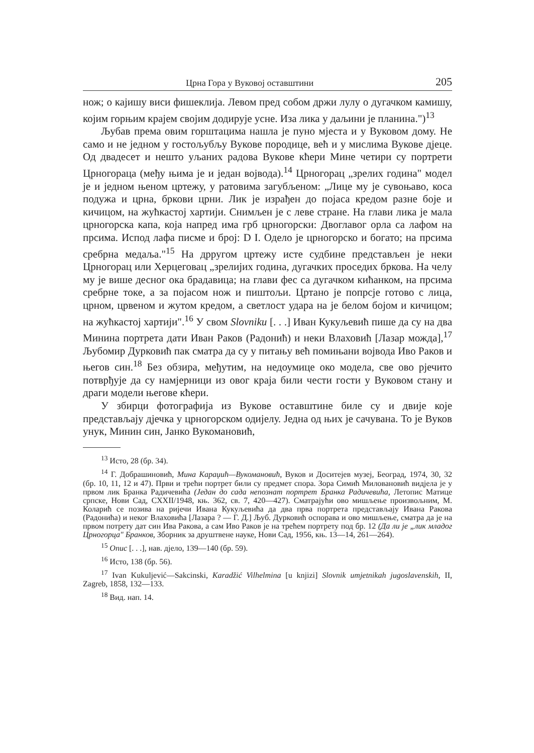Црна Гора у Вуковој оставштини 205
нож; о кајишу виси фишеклија. Левом пред собом држи лулу о дугачком камишу, којим горњим крајем својим додирује усне. Иза лика у даљини је планина.")<sup>13</sup>
Љубав према овим горштацима нашла је пуно мјеста и у Вуковом дому. Не само и не једном у гостољубљу Вукове породице, већ и у мислима Вукове дјеце. Од двадесет и нешто уљаних радова Вукове кћери Мине четири су портрети Црногораца (међу њима је и један војвода).<sup>14</sup> Црногорац „зрелих година" модел је и једном њеном цртежу, у ратовима загубљеном: „Лице му је сувоњаво, коса подужа и црна, бркови црни. Лик је израђен до појаса кредом разне боје и кичицом, на жућкастој хартији. Снимљен је с леве стране. На глави лика је мала црногорска капа, која напред има грб црногорски: Двоглавог орла са лафом на прсима. Испод лафа писме и број: D I. Одело је црногорско и богато; на прсима сребрна медаља."<sup>15</sup> На дрругом цртежу исте судбине представљен је неки Црногорац или Херцеговац „зрелијих година, дугачких проседих бркова. На челу му је више десног ока брадавица; на глави фес са дугачком кићанком, на прсима сребрне токе, а за појасом нож и пиштољи. Цртано је попрсје готово с лица, црном, црвеном и жутом кредом, а светлост удара на је белом бојом и кичицом; на жућкастој хартији".<sup>16</sup> У свом Slovniku [. . .] Иван Кукуљевић пише да су на два Минина портрета дати Иван Раков (Радонић) и неки Влаховић [Лазар можда],<sup>17</sup> Љубомир Дурковић пак сматра да су у питању већ помињани војвода Иво Раков и његов син.<sup>18</sup> Без обзира, међутим, на недоумице око модела, све ово рјечито потврђује да су намјерници из овог краја били чести гости у Вуковом стану и драги модели његове кћери.
У збирци фотографија из Вукове оставштине биле су и двије које представљају дјечка у црногорском одијелу. Једна од њих је сачувана. То је Вуков унук, Минин син, Јанко Вукомановић,
<sup>13</sup> Исто, 28 (бр. 34).
<sup>14</sup> Г. Добрашиновић, Мина Караџић—Вукомановић, Вуков и Доситејев музеј, Београд, 1974, 30, 32 (бр. 10, 11, 12 и 47). Први и трећи портрет били су предмет спора. Зора Симић Миловановић видјела је у првом лик Бранка Радичевића (Један до сада непознат портрет Бранка Радичевића, Летопис Матице српске, Нови Сад, CXXII/1948, књ. 362, св. 7, 420—427). Сматрајући ово мишљење произвољним, М. Коларић се позива на ријечи Ивана Кукуљевића да два прва портрета представљају Ивана Ракова (Радонића) и неког Влаховића [Лазара ? — Г. Д.] Љуб. Дурковић оспорава и ово мишљење, сматра да је на првом потрету дат син Ива Ракова, а сам Иво Раков је на трећем портрету под бр. 12 (Да ли је „лик младог Црногорца" Бранков, Зборник за друштвене науке, Нови Сад, 1956, књ. 13—14, 261—264).
<sup>15</sup> Опис [. . .], нав. дјело, 139—140 (бр. 59).
<sup>16</sup> Исто, 138 (бр. 56).
<sup>17</sup> Ivan Kukuljević—Sakcinski, Karadžić Vilhelmina [u knjizi] Slovnik umjetnikah jugoslavenskih, II, Zagreb, 1858, 132—133.
<sup>18</sup> Вид. нап. 14.